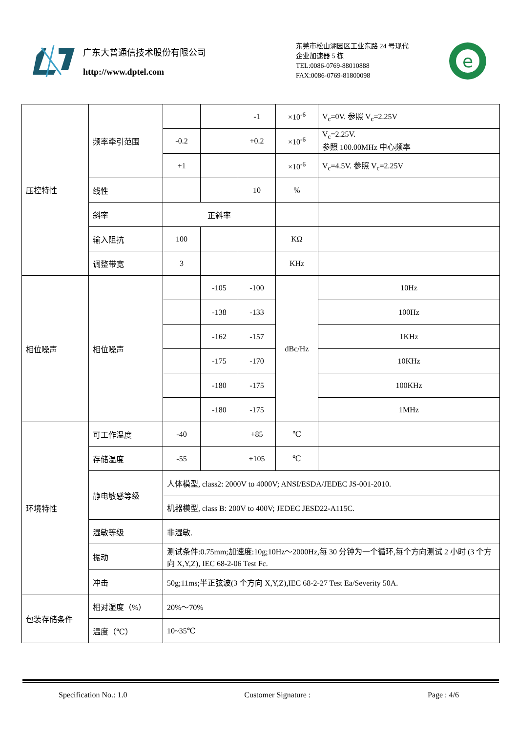广东大普通信技术股份有限公司
http://www.dptel.com
东莞市松山湖园区工业东路 24 号现代
企业加速器 5 栋
TEL:0086-0769-88010888
FAX:0086-0769-81800098
e
| 压控特性 | 频率牵引范围 | | | -1 | ×10<sup>-6</sup> | V<sub>c</sub>=0V. 参照 V<sub>c</sub>=2.25V |
| | | -0.2 | | +0.2 | ×10<sup>-6</sup> | V<sub>c</sub>=2.25V. 参照 100.00MHz 中心频率 |
| | | +1 | | | ×10<sup>-6</sup> | V<sub>c</sub>=4.5V. 参照 V<sub>c</sub>=2.25V |
| | 线性 | | | 10 | % | |
| | 斜率 | 正斜率 | | | | |
| | 输入阻抗 | 100 | | | KΩ | |
| | 调整带宽 | 3 | | | KHz | |
| 相位噪声 | 相位噪声 | | -105 | -100 | dBc/Hz | 10Hz |
| | | | -138 | -133 | | 100Hz |
| | | | -162 | -157 | | 1KHz |
| | | | -175 | -170 | | 10KHz |
| | | | -180 | -175 | | 100KHz |
| | | | -180 | -175 | | 1MHz |
| 环境特性 | 可工作温度 | -40 | | +85 | ℃ | |
| | 存储温度 | -55 | | +105 | ℃ | |
| | 静电敏感等级 | 人体模型, class2: 2000V to 4000V; ANSI/ESDA/JEDEC JS-001-2010. | | | | |
| | | 机器模型, class B: 200V to 400V; JEDEC JESD22-A115C. | | | | |
| | 湿敏等级 | 非湿敏. | | | | |
| | 振动 | 测试条件:0.75mm;加速度:10g;10Hz～2000Hz,每 30 分钟为一个循环,每个方向测试 2 小时 (3 个方向 X,Y,Z), IEC 68-2-06 Test Fc. | | | | |
| | 冲击 | 50g;11ms;半正弦波(3 个方向 X,Y,Z),IEC 68-2-27 Test Ea/Severity 50A. | | | | |
| 包装存储条件 | 相对湿度（%） | 20%～70% | | | | |
| | 温度（℃） | 10~35℃ | | | | |
Specification No.: 1.0 Customer Signature : Page : 4/6